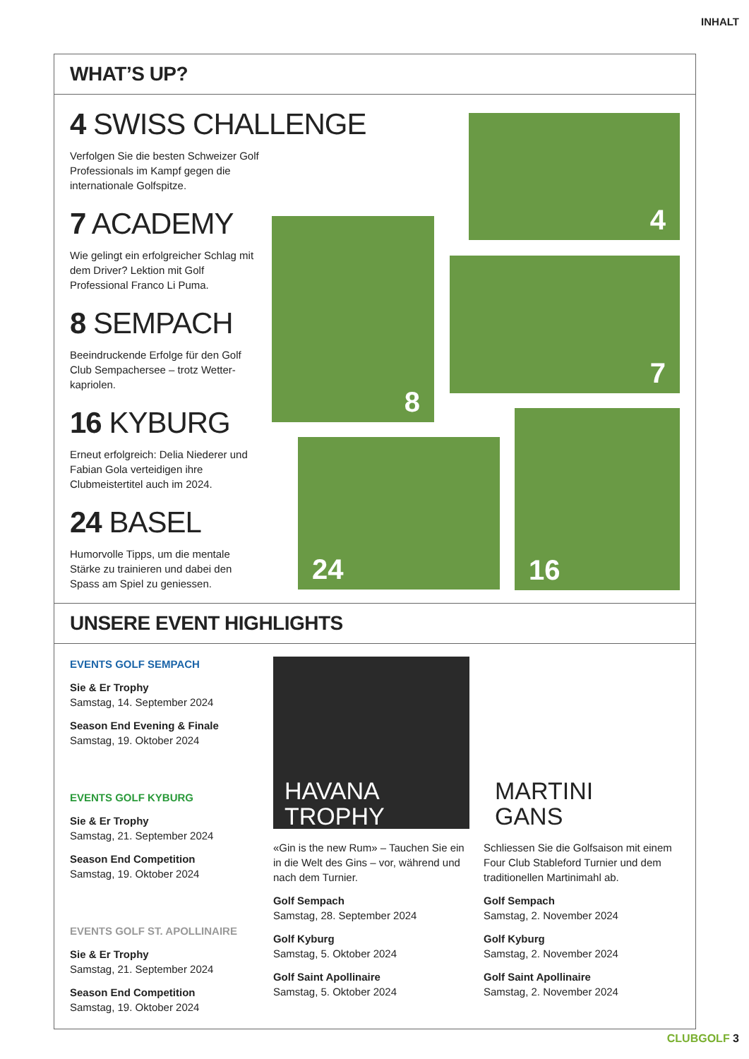INHALT
WHAT’S UP?
4 SWISS CHALLENGE
Verfolgen Sie die besten Schweizer Golf Professionals im Kampf gegen die internationale Golfspitze.
7 ACADEMY
Wie gelingt ein erfolgreicher Schlag mit dem Driver? Lektion mit Golf Professional Franco Li Puma.
8 SEMPACH
Beeindruckende Erfolge für den Golf Club Sempachersee – trotz Wetter-kapriolen.
16 KYBURG
Erneut erfolgreich: Delia Niederer und Fabian Gola verteidigen ihre Clubmeistertitel auch im 2024.
24 BASEL
Humorvolle Tipps, um die mentale Stärke zu trainieren und dabei den Spass am Spiel zu geniessen.
4
8
7
24
16
UNSERE EVENT HIGHLIGHTS
EVENTS GOLF SEMPACH
Sie & Er Trophy
Samstag, 14. September 2024
Season End Evening & Finale
Samstag, 19. Oktober 2024
EVENTS GOLF KYBURG
Sie & Er Trophy
Samstag, 21. September 2024
Season End Competition
Samstag, 19. Oktober 2024
EVENTS GOLF ST. APOLLINAIRE
Sie & Er Trophy
Samstag, 21. September 2024
Season End Competition
Samstag, 19. Oktober 2024
HAVANA
TROPHY
«Gin is the new Rum» – Tauchen Sie ein in die Welt des Gins – vor, während und nach dem Turnier.
Golf Sempach
Samstag, 28. September 2024
Golf Kyburg
Samstag, 5. Oktober 2024
Golf Saint Apollinaire
Samstag, 5. Oktober 2024
MARTINI
GANS
Schliessen Sie die Golfsaison mit einem Four Club Stableford Turnier und dem traditionellen Martinimahl ab.
Golf Sempach
Samstag, 2. November 2024
Golf Kyburg
Samstag, 2. November 2024
Golf Saint Apollinaire
Samstag, 2. November 2024
CLUBGOLF 3